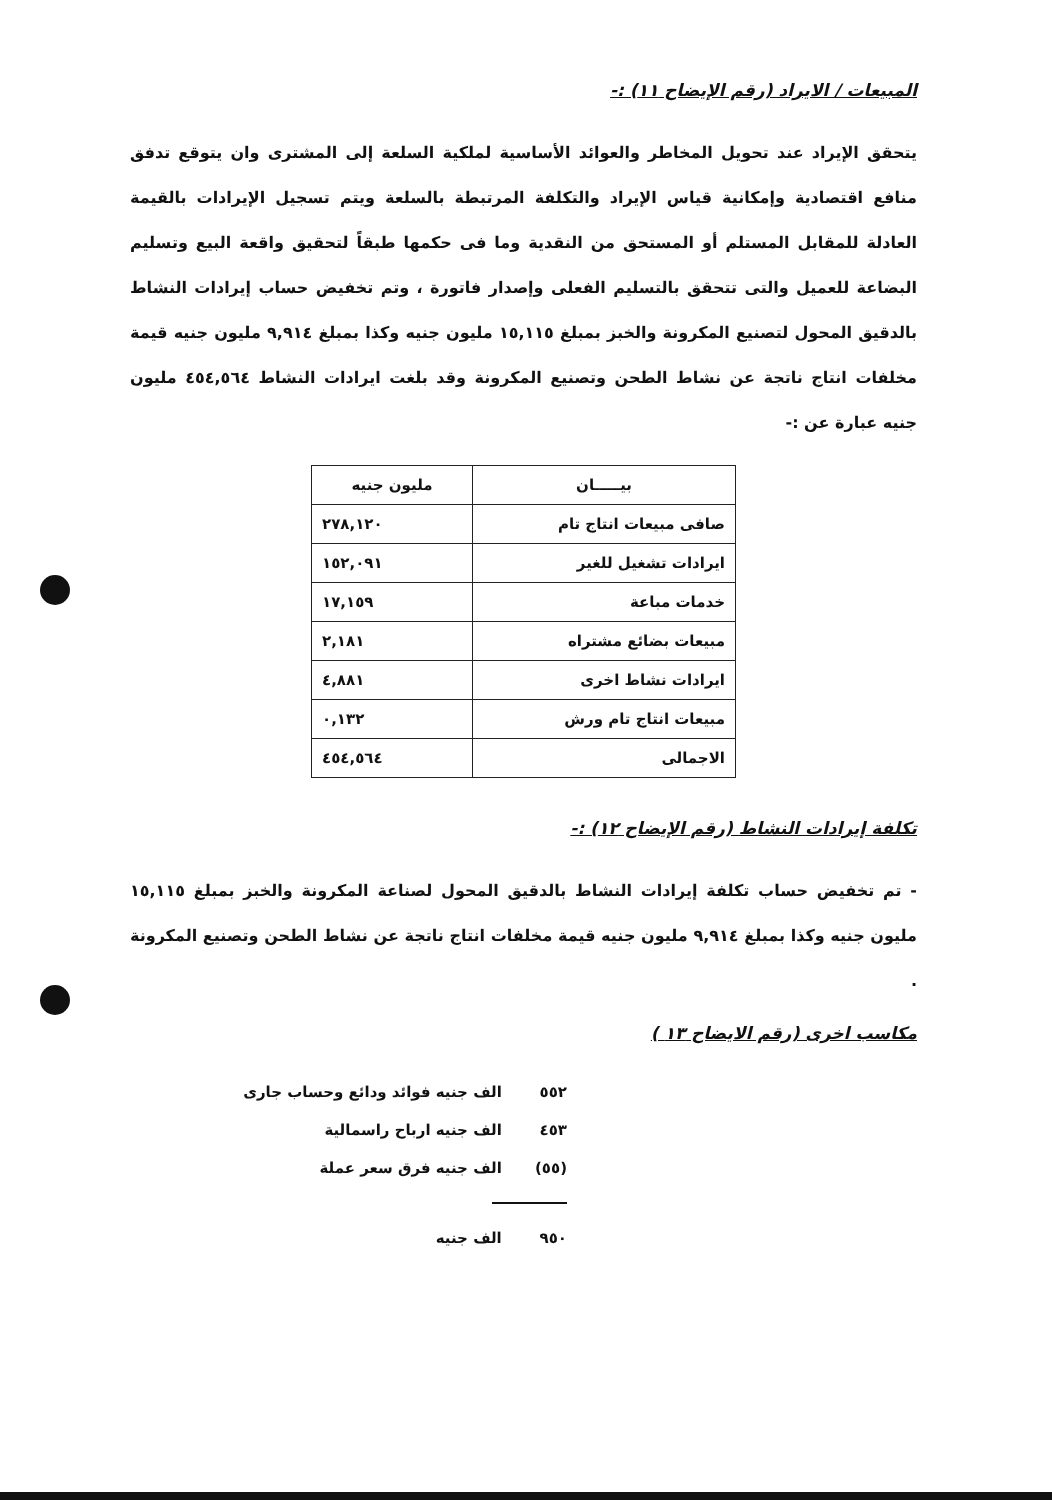المبيعات / الايراد (رقم الإيضاح ١١) :-
يتحقق الإيراد عند تحويل المخاطر والعوائد الأساسية لملكية السلعة إلى المشترى وان يتوقع تدفق منافع اقتصادية وإمكانية قياس الإيراد والتكلفة المرتبطة بالسلعة ويتم تسجيل الإيرادات بالقيمة العادلة للمقابل المستلم أو المستحق من النقدية وما فى حكمها طبقاً لتحقيق واقعة البيع وتسليم البضاعة للعميل والتى تتحقق بالتسليم الفعلى وإصدار فاتورة ، وتم تخفيض حساب إيرادات النشاط بالدقيق المحول لتصنيع المكرونة والخبز بمبلغ ١٥,١١٥ مليون جنيه وكذا بمبلغ ٩,٩١٤ مليون جنيه قيمة مخلفات انتاج ناتجة عن نشاط الطحن وتصنيع المكرونة وقد بلغت ايرادات النشاط ٤٥٤,٥٦٤ مليون جنيه عبارة عن :-
| بيـــــان | مليون جنيه |
| --- | --- |
| صافى مبيعات انتاج تام | ٢٧٨,١٢٠ |
| ايرادات تشغيل للغير | ١٥٢,٠٩١ |
| خدمات مباعة | ١٧,١٥٩ |
| مبيعات بضائع مشتراه | ٢,١٨١ |
| ايرادات نشاط اخرى | ٤,٨٨١ |
| مبيعات انتاج تام ورش | ٠,١٣٢ |
| الاجمالى | ٤٥٤,٥٦٤ |
تكلفة إيرادات النشاط (رقم الإيضاح ١٢) :-
- تم تخفيض حساب تكلفة إيرادات النشاط بالدقيق المحول لصناعة المكرونة والخبز بمبلغ ١٥,١١٥ مليون جنيه وكذا بمبلغ ٩,٩١٤ مليون جنيه قيمة مخلفات انتاج ناتجة عن نشاط الطحن وتصنيع المكرونة .
مكاسب اخرى (رقم الايضاح ١٣ )
٥٥٢ الف جنيه فوائد ودائع وحساب جارى
٤٥٣ الف جنيه ارباح راسمالية
(٥٥) الف جنيه فرق سعر عملة
٩٥٠ الف جنيه